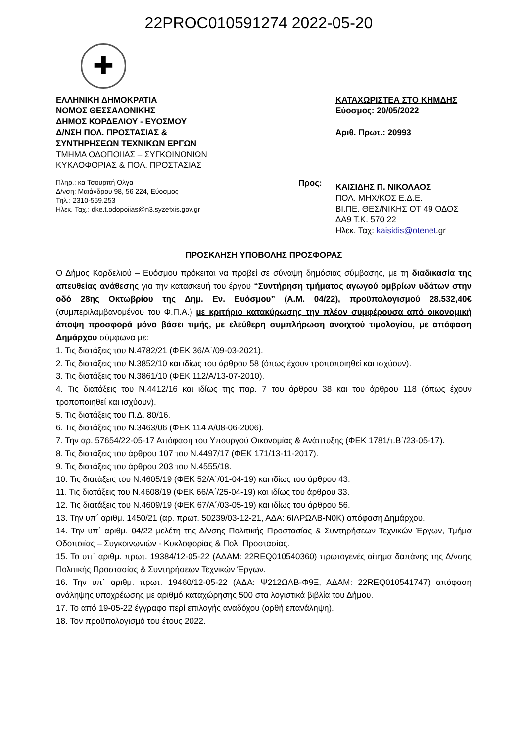22PROC010591274 2022-05-20
✚
ΕΛΛΗΝΙΚΗ ΔΗΜΟΚΡΑΤΙΑ
ΝΟΜΟΣ ΘΕΣΣΑΛΟΝΙΚΗΣ
ΔΗΜΟΣ ΚΟΡΔΕΛΙΟΥ - ΕΥΟΣΜΟΥ
Δ/ΝΣΗ ΠΟΛ. ΠΡΟΣΤΑΣΙΑΣ &
ΣΥΝΤΗΡΗΣΕΩΝ ΤΕΧΝΙΚΩΝ ΕΡΓΩΝ
ΤΜΗΜΑ ΟΔΟΠΟΙΙΑΣ – ΣΥΓΚΟΙΝΩΝΙΩΝ
ΚΥΚΛΟΦΟΡΙΑΣ & ΠΟΛ. ΠΡΟΣΤΑΣΙΑΣ
Πληρ.: κα Τσουρπή Όλγα
Δ/νση: Μαιάνδρου 98, 56 224, Εύοσμος
Τηλ.: 2310-559.253
Ηλεκ. Ταχ.: dke.t.odopoiias@n3.syzefxis.gov.gr
ΚΑΤΑΧΩΡΙΣΤΕΑ ΣΤΟ ΚΗΜΔΗΣ
Εύοσμος: 20/05/2022
Αριθ. Πρωτ.: 20993
Προς:
ΚΑΙΣΙΔΗΣ Π. ΝΙΚΟΛΑΟΣ
ΠΟΛ. ΜΗΧ/ΚΟΣ Ε.Δ.Ε.
ΒΙ.ΠΕ. ΘΕΣ/ΝΙΚΗΣ ΟΤ 49 ΟΔΟΣ
ΔΑ9 Τ.Κ. 570 22
Ηλεκ. Ταχ: kaisidis@otenet.gr
ΠΡΟΣΚΛΗΣΗ ΥΠΟΒΟΛΗΣ ΠΡΟΣΦΟΡΑΣ
Ο Δήμος Κορδελιού – Ευόσμου πρόκειται να προβεί σε σύναψη δημόσιας σύμβασης, με τη διαδικασία της απευθείας ανάθεσης για την κατασκευή του έργου “Συντήρηση τμήματος αγωγού ομβρίων υδάτων στην οδό 28ης Οκτωβρίου της Δημ. Εν. Ευόσμου” (Α.Μ. 04/22), προϋπολογισμού 28.532,40€ (συμπεριλαμβανομένου του Φ.Π.Α.) με κριτήριο κατακύρωσης την πλέον συμφέρουσα από οικονομική άποψη προσφορά μόνο βάσει τιμής, με ελεύθερη συμπλήρωση ανοιχτού τιμολογίου, με απόφαση Δημάρχου σύμφωνα με:
1. Τις διατάξεις του Ν.4782/21 (ΦΕΚ 36/Α΄/09-03-2021).
2. Τις διατάξεις του Ν.3852/10 και ιδίως του άρθρου 58 (όπως έχουν τροποποιηθεί και ισχύουν).
3. Τις διατάξεις του Ν.3861/10 (ΦΕΚ 112/Α/13-07-2010).
4. Τις διατάξεις του Ν.4412/16 και ιδίως της παρ. 7 του άρθρου 38 και του άρθρου 118 (όπως έχουν τροποποιηθεί και ισχύουν).
5. Τις διατάξεις του Π.Δ. 80/16.
6. Τις διατάξεις του Ν.3463/06 (ΦΕΚ 114 Α/08-06-2006).
7. Την αρ. 57654/22-05-17 Απόφαση του Υπουργού Οικονομίας & Ανάπτυξης (ΦΕΚ 1781/τ.Β΄/23-05-17).
8. Τις διατάξεις του άρθρου 107 του Ν.4497/17 (ΦΕΚ 171/13-11-2017).
9. Τις διατάξεις του άρθρου 203 του Ν.4555/18.
10. Τις διατάξεις του Ν.4605/19 (ΦΕΚ 52/Α΄/01-04-19) και ιδίως του άρθρου 43.
11. Τις διατάξεις του Ν.4608/19 (ΦΕΚ 66/Α΄/25-04-19) και ιδίως του άρθρου 33.
12. Τις διατάξεις του Ν.4609/19 (ΦΕΚ 67/Α΄/03-05-19) και ιδίως του άρθρου 56.
13. Την υπ΄ αριθμ. 1450/21 (αρ. πρωτ. 50239/03-12-21, ΑΔΑ: 6ΙΛΡΩΛΒ-Ν0Κ) απόφαση Δημάρχου.
14. Την υπ΄ αριθμ. 04/22 μελέτη της Δ/νσης Πολιτικής Προστασίας & Συντηρήσεων Τεχνικών Έργων, Τμήμα Οδοποιίας – Συγκοινωνιών - Κυκλοφορίας & Πολ. Προστασίας.
15. Το υπ΄ αριθμ. πρωτ. 19384/12-05-22 (ΑΔΑΜ: 22REQ010540360) πρωτογενές αίτημα δαπάνης της Δ/νσης Πολιτικής Προστασίας & Συντηρήσεων Τεχνικών Έργων.
16. Την υπ΄ αριθμ. πρωτ. 19460/12-05-22 (ΑΔΑ: Ψ212ΩΛΒ-Φ9Ξ, ΑΔΑΜ: 22REQ010541747) απόφαση ανάληψης υποχρέωσης με αριθμό καταχώρησης 500 στα λογιστικά βιβλία του Δήμου.
17. Το από 19-05-22 έγγραφο περί επιλογής αναδόχου (ορθή επανάληψη).
18. Τον προϋπολογισμό του έτους 2022.